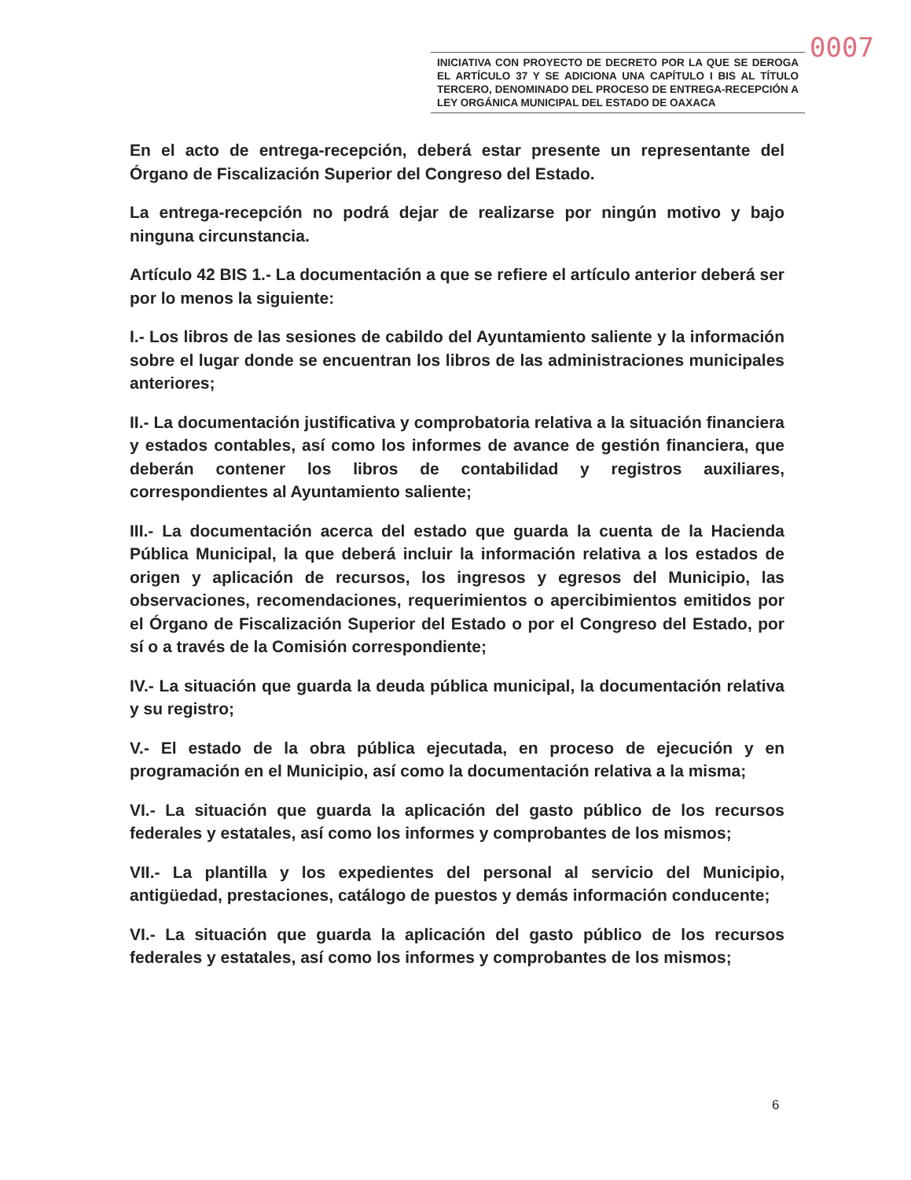0007
INICIATIVA CON PROYECTO DE DECRETO POR LA QUE SE DEROGA EL ARTÍCULO 37 Y SE ADICIONA UNA CAPÍTULO I BIS AL TÍTULO TERCERO, DENOMINADO DEL PROCESO DE ENTREGA-RECEPCIÓN A LEY ORGÁNICA MUNICIPAL DEL ESTADO DE OAXACA
En el acto de entrega-recepción, deberá estar presente un representante del Órgano de Fiscalización Superior del Congreso del Estado.
La entrega-recepción no podrá dejar de realizarse por ningún motivo y bajo ninguna circunstancia.
Artículo 42 BIS 1.- La documentación a que se refiere el artículo anterior deberá ser por lo menos la siguiente:
I.- Los libros de las sesiones de cabildo del Ayuntamiento saliente y la información sobre el lugar donde se encuentran los libros de las administraciones municipales anteriores;
II.- La documentación justificativa y comprobatoria relativa a la situación financiera y estados contables, así como los informes de avance de gestión financiera, que deberán contener los libros de contabilidad y registros auxiliares, correspondientes al Ayuntamiento saliente;
III.- La documentación acerca del estado que guarda la cuenta de la Hacienda Pública Municipal, la que deberá incluir la información relativa a los estados de origen y aplicación de recursos, los ingresos y egresos del Municipio, las observaciones, recomendaciones, requerimientos o apercibimientos emitidos por el Órgano de Fiscalización Superior del Estado o por el Congreso del Estado, por sí o a través de la Comisión correspondiente;
IV.- La situación que guarda la deuda pública municipal, la documentación relativa y su registro;
V.- El estado de la obra pública ejecutada, en proceso de ejecución y en programación en el Municipio, así como la documentación relativa a la misma;
VI.- La situación que guarda la aplicación del gasto público de los recursos federales y estatales, así como los informes y comprobantes de los mismos;
VII.- La plantilla y los expedientes del personal al servicio del Municipio, antigüedad, prestaciones, catálogo de puestos y demás información conducente;
VI.- La situación que guarda la aplicación del gasto público de los recursos federales y estatales, así como los informes y comprobantes de los mismos;
6